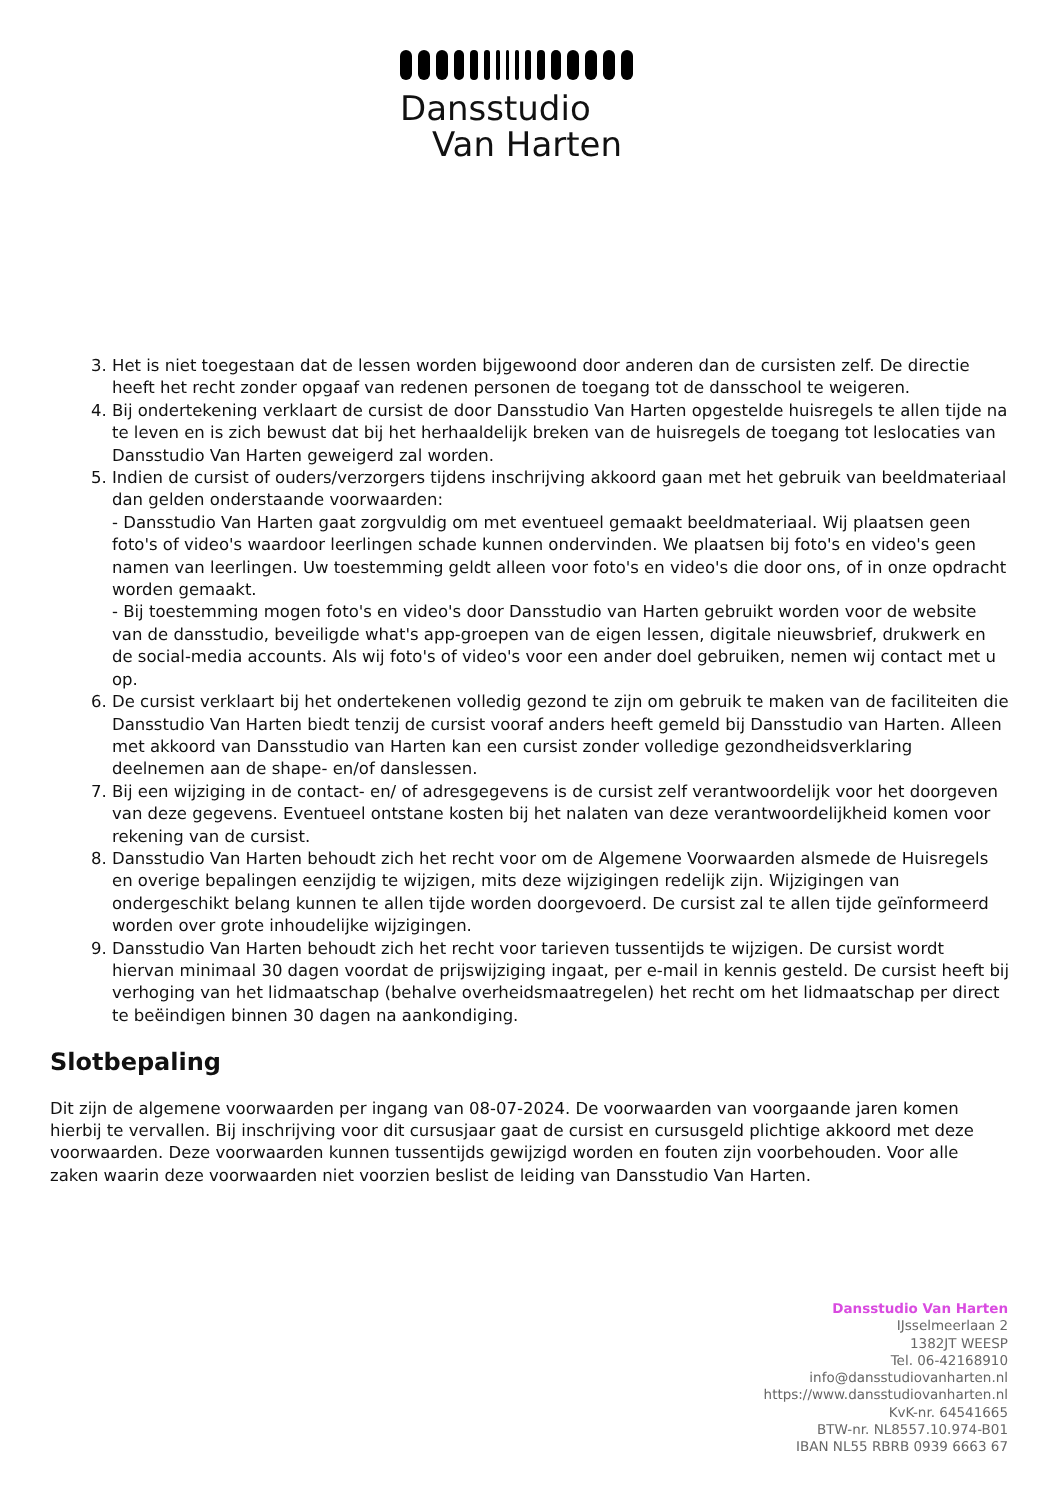Dansstudio
Van Harten
3. Het is niet toegestaan dat de lessen worden bijgewoond door anderen dan de cursisten zelf. De directie heeft het recht zonder opgaaf van redenen personen de toegang tot de dansschool te weigeren.
4. Bij ondertekening verklaart de cursist de door Dansstudio Van Harten opgestelde huisregels te allen tijde na te leven en is zich bewust dat bij het herhaaldelijk breken van de huisregels de toegang tot leslocaties van Dansstudio Van Harten geweigerd zal worden.
5. Indien de cursist of ouders/verzorgers tijdens inschrijving akkoord gaan met het gebruik van beeldmateriaal dan gelden onderstaande voorwaarden:
- Dansstudio Van Harten gaat zorgvuldig om met eventueel gemaakt beeldmateriaal. Wij plaatsen geen foto's of video's waardoor leerlingen schade kunnen ondervinden. We plaatsen bij foto's en video's geen namen van leerlingen. Uw toestemming geldt alleen voor foto's en video's die door ons, of in onze opdracht worden gemaakt.
- Bij toestemming mogen foto's en video's door Dansstudio van Harten gebruikt worden voor de website van de dansstudio, beveiligde what's app-groepen van de eigen lessen, digitale nieuwsbrief, drukwerk en de social-media accounts. Als wij foto's of video's voor een ander doel gebruiken, nemen wij contact met u op.
6. De cursist verklaart bij het ondertekenen volledig gezond te zijn om gebruik te maken van de faciliteiten die Dansstudio Van Harten biedt tenzij de cursist vooraf anders heeft gemeld bij Dansstudio van Harten. Alleen met akkoord van Dansstudio van Harten kan een cursist zonder volledige gezondheidsverklaring deelnemen aan de shape- en/of danslessen.
7. Bij een wijziging in de contact- en/ of adresgegevens is de cursist zelf verantwoordelijk voor het doorgeven van deze gegevens. Eventueel ontstane kosten bij het nalaten van deze verantwoordelijkheid komen voor rekening van de cursist.
8. Dansstudio Van Harten behoudt zich het recht voor om de Algemene Voorwaarden alsmede de Huisregels en overige bepalingen eenzijdig te wijzigen, mits deze wijzigingen redelijk zijn. Wijzigingen van ondergeschikt belang kunnen te allen tijde worden doorgevoerd. De cursist zal te allen tijde geïnformeerd worden over grote inhoudelijke wijzigingen.
9. Dansstudio Van Harten behoudt zich het recht voor tarieven tussentijds te wijzigen. De cursist wordt hiervan minimaal 30 dagen voordat de prijswijziging ingaat, per e-mail in kennis gesteld. De cursist heeft bij verhoging van het lidmaatschap (behalve overheidsmaatregelen) het recht om het lidmaatschap per direct te beëindigen binnen 30 dagen na aankondiging.
Slotbepaling
Dit zijn de algemene voorwaarden per ingang van 08-07-2024. De voorwaarden van voorgaande jaren komen hierbij te vervallen. Bij inschrijving voor dit cursusjaar gaat de cursist en cursusgeld plichtige akkoord met deze voorwaarden. Deze voorwaarden kunnen tussentijds gewijzigd worden en fouten zijn voorbehouden. Voor alle zaken waarin deze voorwaarden niet voorzien beslist de leiding van Dansstudio Van Harten.
Dansstudio Van Harten
IJsselmeerlaan 2
1382JT WEESP
Tel. 06-42168910
info@dansstudiovanharten.nl
https://www.dansstudiovanharten.nl
KvK-nr. 64541665
BTW-nr. NL8557.10.974-B01
IBAN NL55 RBRB 0939 6663 67